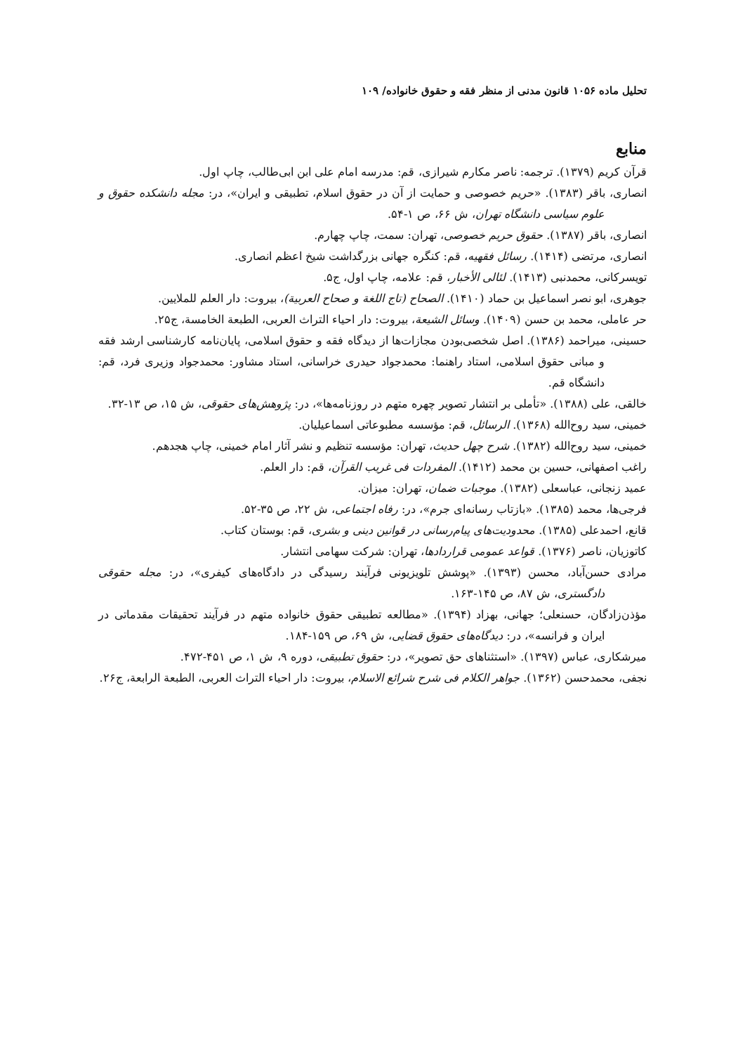تحلیل ماده ۱۰۵۶ قانون مدنی از منظر فقه و حقوق خانواده/ ۱۰۹
منابع
قرآن کریم (۱۳۷۹). ترجمه: ناصر مکارم شیرازی، قم: مدرسه امام علی ابن ابی‌طالب، چاپ اول.
انصاری، باقر (۱۳۸۳). «حریم خصوصی و حمایت از آن در حقوق اسلام، تطبیقی و ایران»، در: مجله دانشکده حقوق و علوم سیاسی دانشگاه تهران، ش ۶۶، ص ۱-۵۴.
انصاری، باقر (۱۳۸۷). حقوق حریم خصوصی، تهران: سمت، چاپ چهارم.
انصاری، مرتضی (۱۴۱۴). رسائل فقهیه، قم: کنگره جهانی بزرگداشت شیخ اعظم انصاری.
تویسرکانی، محمدنبی (۱۴۱۳). لئالی الأخبار، قم: علامه، چاپ اول، ج۵.
جوهری، ابو نصر اسماعیل بن حماد (۱۴۱۰). الصحاح (تاج اللغة و صحاح العربیة)، بیروت: دار العلم للملایین.
حر عاملی، محمد بن حسن (۱۴۰۹). وسائل الشیعة، بیروت: دار احیاء التراث العربی، الطبعة الخامسة، ج۲۵.
حسینی، میراحمد (۱۳۸۶). اصل شخصی‌بودن مجازات‌ها از دیدگاه فقه و حقوق اسلامی، پایان‌نامه کارشناسی ارشد فقه و مبانی حقوق اسلامی، استاد راهنما: محمدجواد حیدری خراسانی، استاد مشاور: محمدجواد وزیری فرد، قم: دانشگاه قم.
خالقی، علی (۱۳۸۸). «تأملی بر انتشار تصویر چهره متهم در روزنامه‌ها»، در: پژوهش‌های حقوقی، ش ۱۵، ص ۱۳-۳۲.
خمینی، سید روح‌الله (۱۳۶۸). الرسائل، قم: مؤسسه مطبوعاتی اسماعیلیان.
خمینی، سید روح‌الله (۱۳۸۲). شرح چهل حدیث، تهران: مؤسسه تنظیم و نشر آثار امام خمینی، چاپ هجدهم.
راغب اصفهانی، حسین بن محمد (۱۴۱۲). المفردات فی غریب القرآن، قم: دار العلم.
عمید زنجانی، عباسعلی (۱۳۸۲). موجبات ضمان، تهران: میزان.
فرجی‌ها، محمد (۱۳۸۵). «بازتاب رسانه‌ای جرم»، در: رفاه اجتماعی، ش ۲۲، ص ۳۵-۵۲.
قانع، احمدعلی (۱۳۸۵). محدودیت‌های پیام‌رسانی در قوانین دینی و بشری، قم: بوستان کتاب.
کاتوزیان، ناصر (۱۳۷۶). قواعد عمومی قراردادها، تهران: شرکت سهامی انتشار.
مرادی حسن‌آباد، محسن (۱۳۹۳). «پوشش تلویزیونی فرآیند رسیدگی در دادگاه‌های کیفری»، در: مجله حقوقی دادگستری، ش ۸۷، ص ۱۴۵-۱۶۳.
مؤذن‌زادگان، حسنعلی؛ جهانی، بهزاد (۱۳۹۴). «مطالعه تطبیقی حقوق خانواده متهم در فرآیند تحقیقات مقدماتی در ایران و فرانسه»، در: دیدگاه‌های حقوق قضایی، ش ۶۹، ص ۱۵۹-۱۸۴.
میرشکاری، عباس (۱۳۹۷). «استثناهای حق تصویر»، در: حقوق تطبیقی، دوره ۹، ش ۱، ص ۴۵۱-۴۷۲.
نجفی، محمدحسن (۱۳۶۲). جواهر الکلام فی شرح شرائع الاسلام، بیروت: دار احیاء التراث العربی، الطبعة الرابعة، ج۲۶.